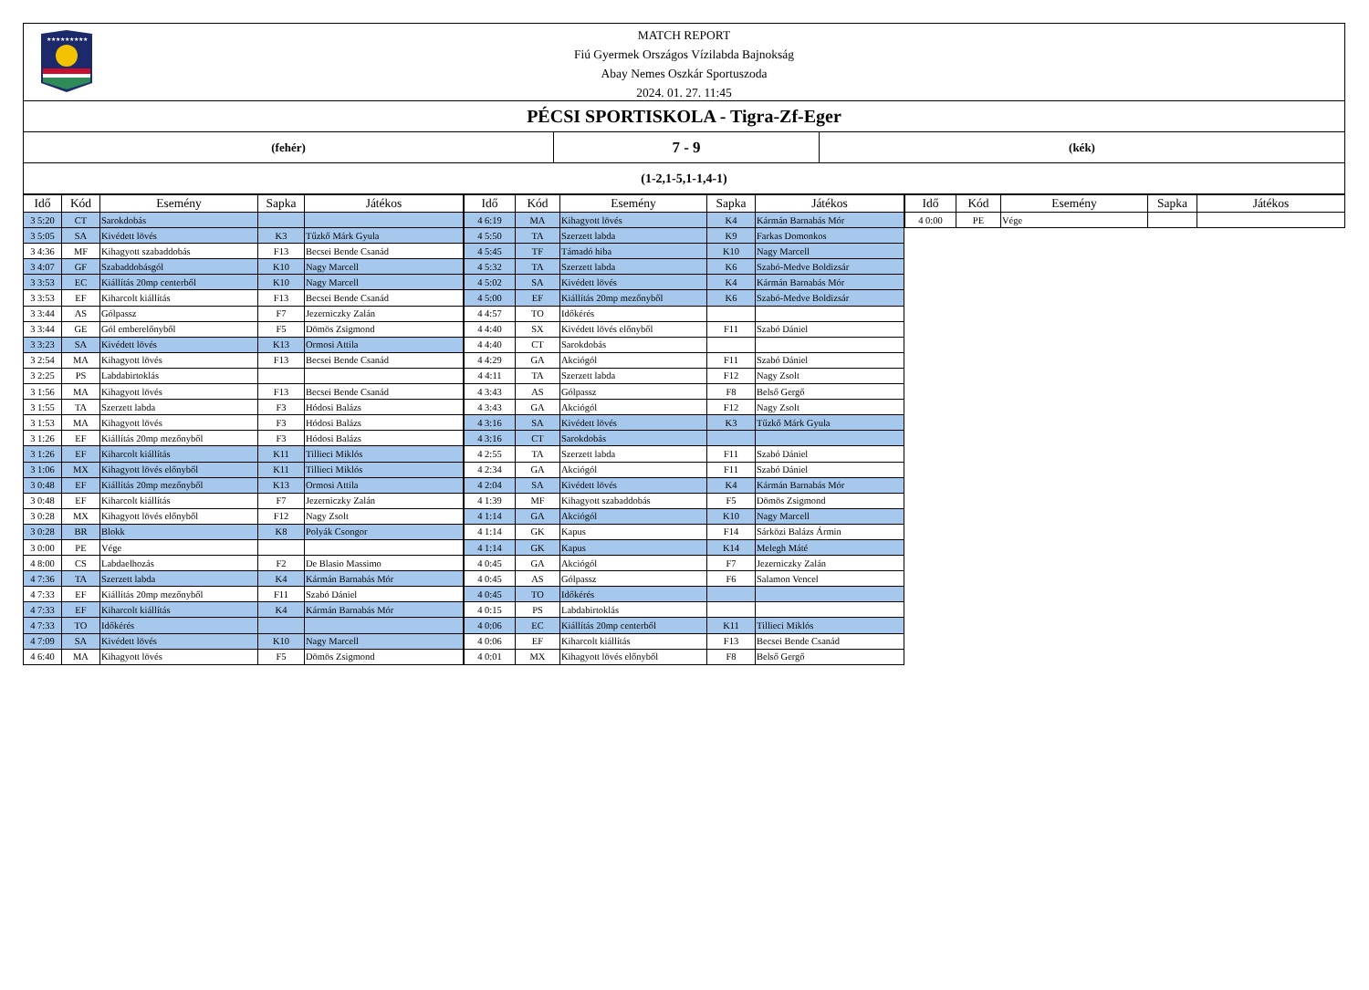★★★★★★★★★
MATCH REPORT
Fiú Gyermek Országos Vízilabda Bajnokság
Abay Nemes Oszkár Sportuszoda
2024. 01. 27. 11:45
PÉCSI SPORTISKOLA - Tigra-Zf-Eger
(fehér)
7 - 9
(kék)
(1-2,1-5,1-1,4-1)
| Idő | Kód | Esemény | Sapka | Játékos |
| --- | --- | --- | --- | --- |
| 3 5:20 | CT | Sarokdobás | | |
| 3 5:05 | SA | Kivédett lövés | K3 | Tűzkő Márk Gyula |
| 3 4:36 | MF | Kihagyott szabaddobás | F13 | Becsei Bende Csanád |
| 3 4:07 | GF | Szabaddobásgól | K10 | Nagy Marcell |
| 3 3:53 | EC | Kiállítás 20mp centerből | K10 | Nagy Marcell |
| 3 3:53 | EF | Kiharcolt kiállítás | F13 | Becsei Bende Csanád |
| 3 3:44 | AS | Gólpassz | F7 | Jezerniczky Zalán |
| 3 3:44 | GE | Gól emberelőnyből | F5 | Dömös Zsigmond |
| 3 3:23 | SA | Kivédett lövés | K13 | Ormosi Attila |
| 3 2:54 | MA | Kihagyott lövés | F13 | Becsei Bende Csanád |
| 3 2:25 | PS | Labdabirtoklás | | |
| 3 1:56 | MA | Kihagyott lövés | F13 | Becsei Bende Csanád |
| 3 1:55 | TA | Szerzett labda | F3 | Hódosi Balázs |
| 3 1:53 | MA | Kihagyott lövés | F3 | Hódosi Balázs |
| 3 1:26 | EF | Kiállítás 20mp mezőnyből | F3 | Hódosi Balázs |
| 3 1:26 | EF | Kiharcolt kiállítás | K11 | Tillieci Miklós |
| 3 1:06 | MX | Kihagyott lövés előnyből | K11 | Tillieci Miklós |
| 3 0:48 | EF | Kiállítás 20mp mezőnyből | K13 | Ormosi Attila |
| 3 0:48 | EF | Kiharcolt kiállítás | F7 | Jezerniczky Zalán |
| 3 0:28 | MX | Kihagyott lövés előnyből | F12 | Nagy Zsolt |
| 3 0:28 | BR | Blokk | K8 | Polyák Csongor |
| 3 0:00 | PE | Vége | | |
| 4 8:00 | CS | Labdaelhozás | F2 | De Blasio Massimo |
| 4 7:36 | TA | Szerzett labda | K4 | Kármán Barnabás Mór |
| 4 7:33 | EF | Kiállítás 20mp mezőnyből | F11 | Szabó Dániel |
| 4 7:33 | EF | Kiharcolt kiállítás | K4 | Kármán Barnabás Mór |
| 4 7:33 | TO | Időkérés | | |
| 4 7:09 | SA | Kivédett lövés | K10 | Nagy Marcell |
| 4 6:40 | MA | Kihagyott lövés | F5 | Dömös Zsigmond |
| Idő | Kód | Esemény | Sapka | Játékos |
| --- | --- | --- | --- | --- |
| 4 6:19 | MA | Kihagyott lövés | K4 | Kármán Barnabás Mór |
| 4 5:50 | TA | Szerzett labda | K9 | Farkas Domonkos |
| 4 5:45 | TF | Támadó hiba | K10 | Nagy Marcell |
| 4 5:32 | TA | Szerzett labda | K6 | Szabó-Medve Boldizsár |
| 4 5:02 | SA | Kivédett lövés | K4 | Kármán Barnabás Mór |
| 4 5:00 | EF | Kiállítás 20mp mezőnyből | K6 | Szabó-Medve Boldizsár |
| 4 4:57 | TO | Időkérés | | |
| 4 4:40 | SX | Kivédett lövés előnyből | F11 | Szabó Dániel |
| 4 4:40 | CT | Sarokdobás | | |
| 4 4:29 | GA | Akciógól | F11 | Szabó Dániel |
| 4 4:11 | TA | Szerzett labda | F12 | Nagy Zsolt |
| 4 3:43 | AS | Gólpassz | F8 | Belső Gergő |
| 4 3:43 | GA | Akciógól | F12 | Nagy Zsolt |
| 4 3:16 | SA | Kivédett lövés | K3 | Tűzkő Márk Gyula |
| 4 3:16 | CT | Sarokdobás | | |
| 4 2:55 | TA | Szerzett labda | F11 | Szabó Dániel |
| 4 2:34 | GA | Akciógól | F11 | Szabó Dániel |
| 4 2:04 | SA | Kivédett lövés | K4 | Kármán Barnabás Mór |
| 4 1:39 | MF | Kihagyott szabaddobás | F5 | Dömös Zsigmond |
| 4 1:14 | GA | Akciógól | K10 | Nagy Marcell |
| 4 1:14 | GK | Kapus | F14 | Sárközi Balázs Ármin |
| 4 1:14 | GK | Kapus | K14 | Melegh Máté |
| 4 0:45 | GA | Akciógól | F7 | Jezerniczky Zalán |
| 4 0:45 | AS | Gólpassz | F6 | Salamon Vencel |
| 4 0:45 | TO | Időkérés | | |
| 4 0:15 | PS | Labdabirtoklás | | |
| 4 0:06 | EC | Kiállítás 20mp centerből | K11 | Tillieci Miklós |
| 4 0:06 | EF | Kiharcolt kiállítás | F13 | Becsei Bende Csanád |
| 4 0:01 | MX | Kihagyott lövés előnyből | F8 | Belső Gergő |
| Idő | Kód | Esemény | Sapka | Játékos |
| --- | --- | --- | --- | --- |
| 4 0:00 | PE | Vége | | |